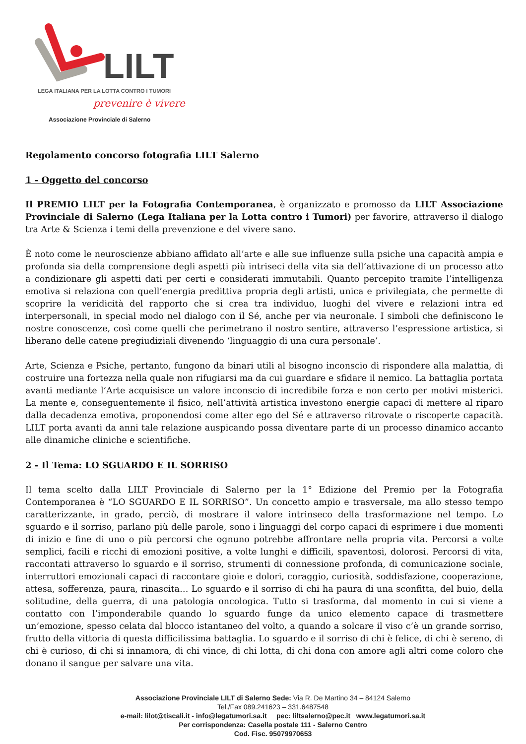LILT
LEGA ITALIANA PER LA LOTTA CONTRO I TUMORI
prevenire è vivere
Associazione Provinciale di Salerno
Regolamento concorso fotografia LILT Salerno
1 - Oggetto del concorso
Il PREMIO LILT per la Fotografia Contemporanea, è organizzato e promosso da LILT Associazione Provinciale di Salerno (Lega Italiana per la Lotta contro i Tumori) per favorire, attraverso il dialogo tra Arte & Scienza i temi della prevenzione e del vivere sano.
È noto come le neuroscienze abbiano affidato all’arte e alle sue influenze sulla psiche una capacità ampia e profonda sia della comprensione degli aspetti più intriseci della vita sia dell’attivazione di un processo atto a condizionare gli aspetti dati per certi e considerati immutabili. Quanto percepito tramite l’intelligenza emotiva si relaziona con quell’energia predittiva propria degli artisti, unica e privilegiata, che permette di scoprire la veridicità del rapporto che si crea tra individuo, luoghi del vivere e relazioni intra ed interpersonali, in special modo nel dialogo con il Sé, anche per via neuronale. I simboli che definiscono le nostre conoscenze, così come quelli che perimetrano il nostro sentire, attraverso l’espressione artistica, si liberano delle catene pregiudiziali divenendo ‘linguaggio di una cura personale’.
Arte, Scienza e Psiche, pertanto, fungono da binari utili al bisogno inconscio di rispondere alla malattia, di costruire una fortezza nella quale non rifugiarsi ma da cui guardare e sfidare il nemico. La battaglia portata avanti mediante l’Arte acquisisce un valore inconscio di incredibile forza e non certo per motivi misterici. La mente e, conseguentemente il fisico, nell’attività artistica investono energie capaci di mettere al riparo dalla decadenza emotiva, proponendosi come alter ego del Sé e attraverso ritrovate o riscoperte capacità. LILT porta avanti da anni tale relazione auspicando possa diventare parte di un processo dinamico accanto alle dinamiche cliniche e scientifiche.
2 - Il Tema: LO SGUARDO E IL SORRISO
Il tema scelto dalla LILT Provinciale di Salerno per la 1° Edizione del Premio per la Fotografia Contemporanea è “LO SGUARDO E IL SORRISO”. Un concetto ampio e trasversale, ma allo stesso tempo caratterizzante, in grado, perciò, di mostrare il valore intrinseco della trasformazione nel tempo. Lo sguardo e il sorriso, parlano più delle parole, sono i linguaggi del corpo capaci di esprimere i due momenti di inizio e fine di uno o più percorsi che ognuno potrebbe affrontare nella propria vita. Percorsi a volte semplici, facili e ricchi di emozioni positive, a volte lunghi e difficili, spaventosi, dolorosi. Percorsi di vita, raccontati attraverso lo sguardo e il sorriso, strumenti di connessione profonda, di comunicazione sociale, interruttori emozionali capaci di raccontare gioie e dolori, coraggio, curiosità, soddisfazione, cooperazione, attesa, sofferenza, paura, rinascita… Lo sguardo e il sorriso di chi ha paura di una sconfitta, del buio, della solitudine, della guerra, di una patologia oncologica. Tutto si trasforma, dal momento in cui si viene a contatto con l’imponderabile quando lo sguardo funge da unico elemento capace di trasmettere un’emozione, spesso celata dal blocco istantaneo del volto, a quando a solcare il viso c’è un grande sorriso, frutto della vittoria di questa difficilissima battaglia. Lo sguardo e il sorriso di chi è felice, di chi è sereno, di chi è curioso, di chi si innamora, di chi vince, di chi lotta, di chi dona con amore agli altri come coloro che donano il sangue per salvare una vita.
Associazione Provinciale LILT di Salerno Sede: Via R. De Martino 34 – 84124 Salerno
Tel./Fax 089.241623 – 331.6487548
e-mail: lilot@tiscali.it - info@legatumori.sa.it pec: liltsalerno@pec.it www.legatumori.sa.it
Per corrispondenza: Casella postale 111 - Salerno Centro
Cod. Fisc. 95079970653